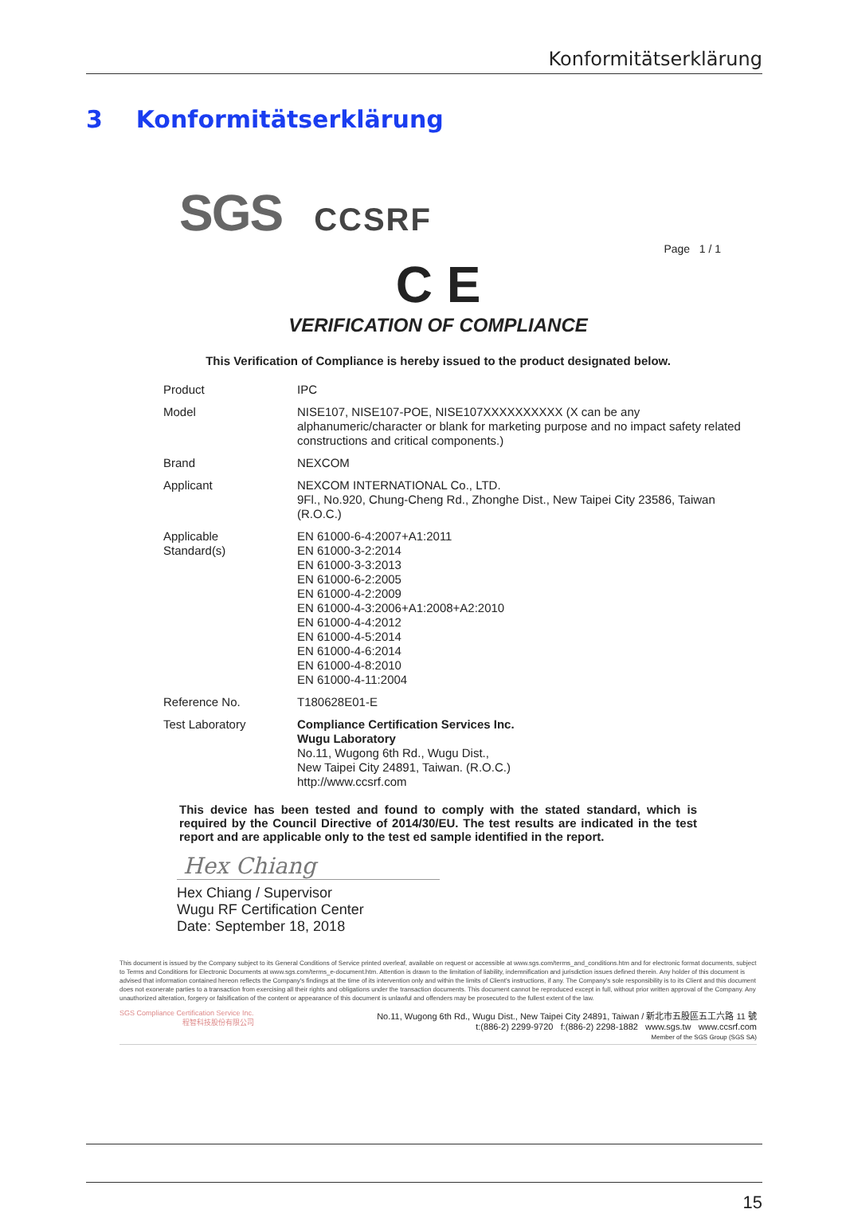Konformitätserklärung
3 Konformitätserklärung
SGS CCSRF
Page 1 / 1
C E
VERIFICATION OF COMPLIANCE
This Verification of Compliance is hereby issued to the product designated below.
| Product | IPC |
| Model | NISE107, NISE107-POE, NISE107XXXXXXXXXX (X can be any alphanumeric/character or blank for marketing purpose and no impact safety related constructions and critical components.) |
| Brand | NEXCOM |
| Applicant | NEXCOM INTERNATIONAL Co., LTD. 9Fl., No.920, Chung-Cheng Rd., Zhonghe Dist., New Taipei City 23586, Taiwan (R.O.C.) |
| Applicable Standard(s) | EN 61000-6-4:2007+A1:2011 EN 61000-3-2:2014 EN 61000-3-3:2013 EN 61000-6-2:2005 EN 61000-4-2:2009 EN 61000-4-3:2006+A1:2008+A2:2010 EN 61000-4-4:2012 EN 61000-4-5:2014 EN 61000-4-6:2014 EN 61000-4-8:2010 EN 61000-4-11:2004 |
| Reference No. | T180628E01-E |
| Test Laboratory | Compliance Certification Services Inc. Wugu Laboratory No.11, Wugong 6th Rd., Wugu Dist., New Taipei City 24891, Taiwan. (R.O.C.) http://www.ccsrf.com |
This device has been tested and found to comply with the stated standard, which is required by the Council Directive of 2014/30/EU. The test results are indicated in the test report and are applicable only to the test ed sample identified in the report.
Hex Chiang
Hex Chiang / Supervisor
Wugu RF Certification Center
Date: September 18, 2018
This document is issued by the Company subject to its General Conditions of Service printed overleaf, available on request or accessible at www.sgs.com/terms_and_conditions.htm and for electronic format documents, subject to Terms and Conditions for Electronic Documents at www.sgs.com/terms_e-document.htm. Attention is drawn to the limitation of liability, indemnification and jurisdiction issues defined therein. Any holder of this document is advised that information contained hereon reflects the Company's findings at the time of its intervention only and within the limits of Client's instructions, if any. The Company's sole responsibility is to its Client and this document does not exonerate parties to a transaction from exercising all their rights and obligations under the transaction documents. This document cannot be reproduced except in full, without prior written approval of the Company. Any unauthorized alteration, forgery or falsification of the content or appearance of this document is unlawful and offenders may be prosecuted to the fullest extent of the law.
SGS Compliance Certification Service Inc.
程智科技股份有限公司 No.11, Wugong 6th Rd., Wugu Dist., New Taipei City 24891, Taiwan / 新北市五股區五工六路 11 號
t:(886-2) 2299-9720 f:(886-2) 2298-1882 www.sgs.tw www.ccsrf.com
Member of the SGS Group (SGS SA)
15